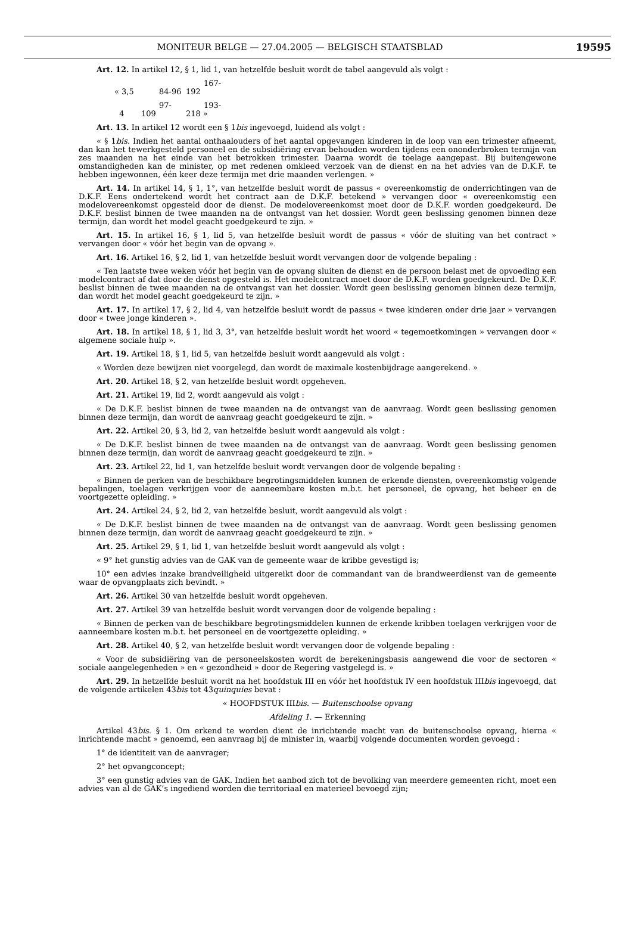MONITEUR BELGE — 27.04.2005 — BELGISCH STAATSBLAD
19595
Art. 12. In artikel 12, § 1, lid 1, van hetzelfde besluit wordt de tabel aangevuld als volgt :
« 3,5 84-96 167-192
4 97-109 193-218 »
Art. 13. In artikel 12 wordt een § 1bis ingevoegd, luidend als volgt :
« § 1bis. Indien het aantal onthaalouders of het aantal opgevangen kinderen in de loop van een trimester afneemt, dan kan het tewerkgesteld personeel en de subsidiëring ervan behouden worden tijdens een ononderbroken termijn van zes maanden na het einde van het betrokken trimester. Daarna wordt de toelage aangepast. Bij buitengewone omstandigheden kan de minister, op met redenen omkleed verzoek van de dienst en na het advies van de D.K.F. te hebben ingewonnen, één keer deze termijn met drie maanden verlengen. »
Art. 14. In artikel 14, § 1, 1°, van hetzelfde besluit wordt de passus « overeenkomstig de onderrichtingen van de D.K.F. Eens ondertekend wordt het contract aan de D.K.F. betekend » vervangen door « overeenkomstig een modelovereenkomst opgesteld door de dienst. De modelovereenkomst moet door de D.K.F. worden goedgekeurd. De D.K.F. beslist binnen de twee maanden na de ontvangst van het dossier. Wordt geen beslissing genomen binnen deze termijn, dan wordt het model geacht goedgekeurd te zijn. »
Art. 15. In artikel 16, § 1, lid 5, van hetzelfde besluit wordt de passus « vóór de sluiting van het contract » vervangen door « vóór het begin van de opvang ».
Art. 16. Artikel 16, § 2, lid 1, van hetzelfde besluit wordt vervangen door de volgende bepaling :
« Ten laatste twee weken vóór het begin van de opvang sluiten de dienst en de persoon belast met de opvoeding een modelcontract af dat door de dienst opgesteld is. Het modelcontract moet door de D.K.F. worden goedgekeurd. De D.K.F. beslist binnen de twee maanden na de ontvangst van het dossier. Wordt geen beslissing genomen binnen deze termijn, dan wordt het model geacht goedgekeurd te zijn. »
Art. 17. In artikel 17, § 2, lid 4, van hetzelfde besluit wordt de passus « twee kinderen onder drie jaar » vervangen door « twee jonge kinderen ».
Art. 18. In artikel 18, § 1, lid 3, 3°, van hetzelfde besluit wordt het woord « tegemoetkomingen » vervangen door « algemene sociale hulp ».
Art. 19. Artikel 18, § 1, lid 5, van hetzelfde besluit wordt aangevuld als volgt :
« Worden deze bewijzen niet voorgelegd, dan wordt de maximale kostenbijdrage aangerekend. »
Art. 20. Artikel 18, § 2, van hetzelfde besluit wordt opgeheven.
Art. 21. Artikel 19, lid 2, wordt aangevuld als volgt :
« De D.K.F. beslist binnen de twee maanden na de ontvangst van de aanvraag. Wordt geen beslissing genomen binnen deze termijn, dan wordt de aanvraag geacht goedgekeurd te zijn. »
Art. 22. Artikel 20, § 3, lid 2, van hetzelfde besluit wordt aangevuld als volgt :
« De D.K.F. beslist binnen de twee maanden na de ontvangst van de aanvraag. Wordt geen beslissing genomen binnen deze termijn, dan wordt de aanvraag geacht goedgekeurd te zijn. »
Art. 23. Artikel 22, lid 1, van hetzelfde besluit wordt vervangen door de volgende bepaling :
« Binnen de perken van de beschikbare begrotingsmiddelen kunnen de erkende diensten, overeenkomstig volgende bepalingen, toelagen verkrijgen voor de aanneembare kosten m.b.t. het personeel, de opvang, het beheer en de voortgezette opleiding. »
Art. 24. Artikel 24, § 2, lid 2, van hetzelfde besluit, wordt aangevuld als volgt :
« De D.K.F. beslist binnen de twee maanden na de ontvangst van de aanvraag. Wordt geen beslissing genomen binnen deze termijn, dan wordt de aanvraag geacht goedgekeurd te zijn. »
Art. 25. Artikel 29, § 1, lid 1, van hetzelfde besluit wordt aangevuld als volgt :
« 9° het gunstig advies van de GAK van de gemeente waar de kribbe gevestigd is;
10° een advies inzake brandveiligheid uitgereikt door de commandant van de brandweerdienst van de gemeente waar de opvangplaats zich bevindt. »
Art. 26. Artikel 30 van hetzelfde besluit wordt opgeheven.
Art. 27. Artikel 39 van hetzelfde besluit wordt vervangen door de volgende bepaling :
« Binnen de perken van de beschikbare begrotingsmiddelen kunnen de erkende kribben toelagen verkrijgen voor de aanneembare kosten m.b.t. het personeel en de voortgezette opleiding. »
Art. 28. Artikel 40, § 2, van hetzelfde besluit wordt vervangen door de volgende bepaling :
« Voor de subsidiëring van de personeelskosten wordt de berekeningsbasis aangewend die voor de sectoren « sociale aangelegenheden » en « gezondheid » door de Regering vastgelegd is. »
Art. 29. In hetzelfde besluit wordt na het hoofdstuk III en vóór het hoofdstuk IV een hoofdstuk IIIbis ingevoegd, dat de volgende artikelen 43bis tot 43quinquies bevat :
« HOOFDSTUK IIIbis. — Buitenschoolse opvang
Afdeling 1. — Erkenning
Artikel 43bis. § 1. Om erkend te worden dient de inrichtende macht van de buitenschoolse opvang, hierna « inrichtende macht » genoemd, een aanvraag bij de minister in, waarbij volgende documenten worden gevoegd :
1° de identiteit van de aanvrager;
2° het opvangconcept;
3° een gunstig advies van de GAK. Indien het aanbod zich tot de bevolking van meerdere gemeenten richt, moet een advies van al de GAK’s ingediend worden die territoriaal en materieel bevoegd zijn;